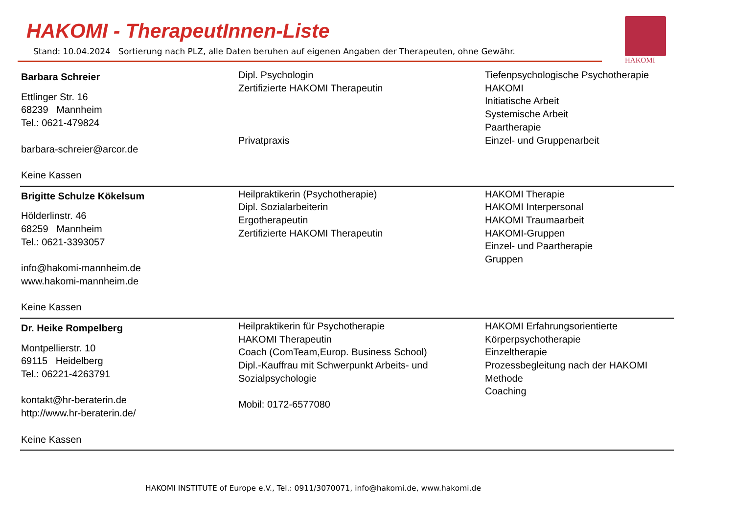HAKOMI - TherapeutInnen-Liste
Stand: 10.04.2024 Sortierung nach PLZ, alle Daten beruhen auf eigenen Angaben der Therapeuten, ohne Gewähr.
HAKOMI
| Barbara Schreier Ettlinger Str. 16 68239 Mannheim Tel.: 0621-479824 barbara-schreier@arcor.de Keine Kassen | Dipl. Psychologin Zertifizierte HAKOMI Therapeutin Privatpraxis | Tiefenpsychologische Psychotherapie HAKOMI Initiatische Arbeit Systemische Arbeit Paartherapie Einzel- und Gruppenarbeit |
| Brigitte Schulze Kökelsum Hölderlinstr. 46 68259 Mannheim Tel.: 0621-3393057 info@hakomi-mannheim.de www.hakomi-mannheim.de Keine Kassen | Heilpraktikerin (Psychotherapie) Dipl. Sozialarbeiterin Ergotherapeutin Zertifizierte HAKOMI Therapeutin | HAKOMI Therapie HAKOMI Interpersonal HAKOMI Traumaarbeit HAKOMI-Gruppen Einzel- und Paartherapie Gruppen |
| Dr. Heike Rompelberg Montpellierstr. 10 69115 Heidelberg Tel.: 06221-4263791 kontakt@hr-beraterin.de http://www.hr-beraterin.de/ Keine Kassen | Heilpraktikerin für Psychotherapie HAKOMI Therapeutin Coach (ComTeam,Europ. Business School) Dipl.-Kauffrau mit Schwerpunkt Arbeits- und Sozialpsychologie Mobil: 0172-6577080 | HAKOMI Erfahrungsorientierte Körperpsychotherapie Einzeltherapie Prozessbegleitung nach der HAKOMI Methode Coaching |
HAKOMI INSTITUTE of Europe e.V., Tel.: 0911/3070071, info@hakomi.de, www.hakomi.de